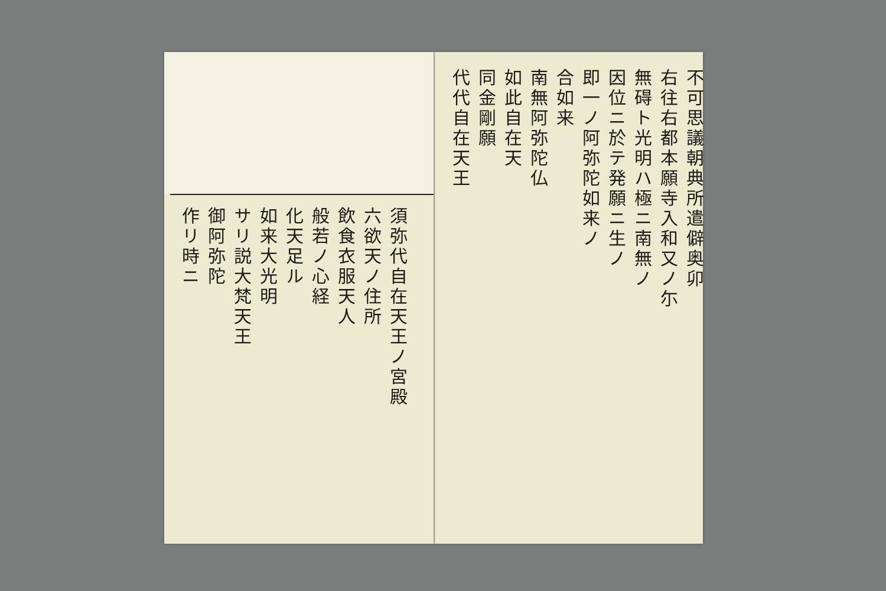不可思議朝典所遣僻奥卯
右往右都本願寺入和又ノ尓
無碍ト光明ハ極ニ南無ノ
因位ニ於テ発願ニ生ノ
即一ノ阿弥陀如来ノ
合如来
南無阿弥陀仏
如此自在天
同金剛願
代代自在天王
須弥代自在天王ノ宮殿
六欲天ノ住所
飲食衣服天人
般若ノ心経
化天足ル
如来大光明
サリ説大梵天王
御阿弥陀
作リ時ニ